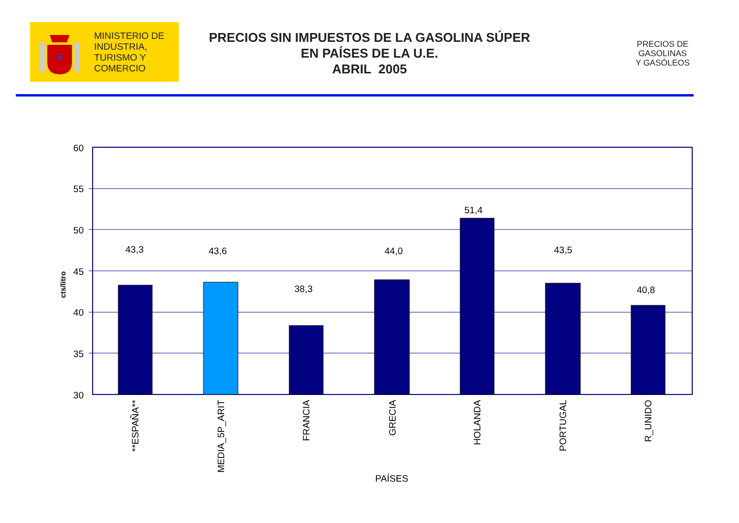MINISTERIO DE
INDUSTRIA,
TURISMO Y
COMERCIO
PRECIOS SIN IMPUESTOS DE LA GASOLINA SÚPER
EN PAÍSES DE LA U.E.
ABRIL 2005
PRECIOS DE
GASOLINAS
Y GASÓLEOS
60
55
50
45
40
35
30
43,3
43,6
38,3
44,0
51,4
43,5
40,8
PAÍSES
cts/litro
**ESPAÑA**
MEDIA_5P_ARIT
FRANCIA
GRECIA
HOLANDA
PORTUGAL
R_UNIDO